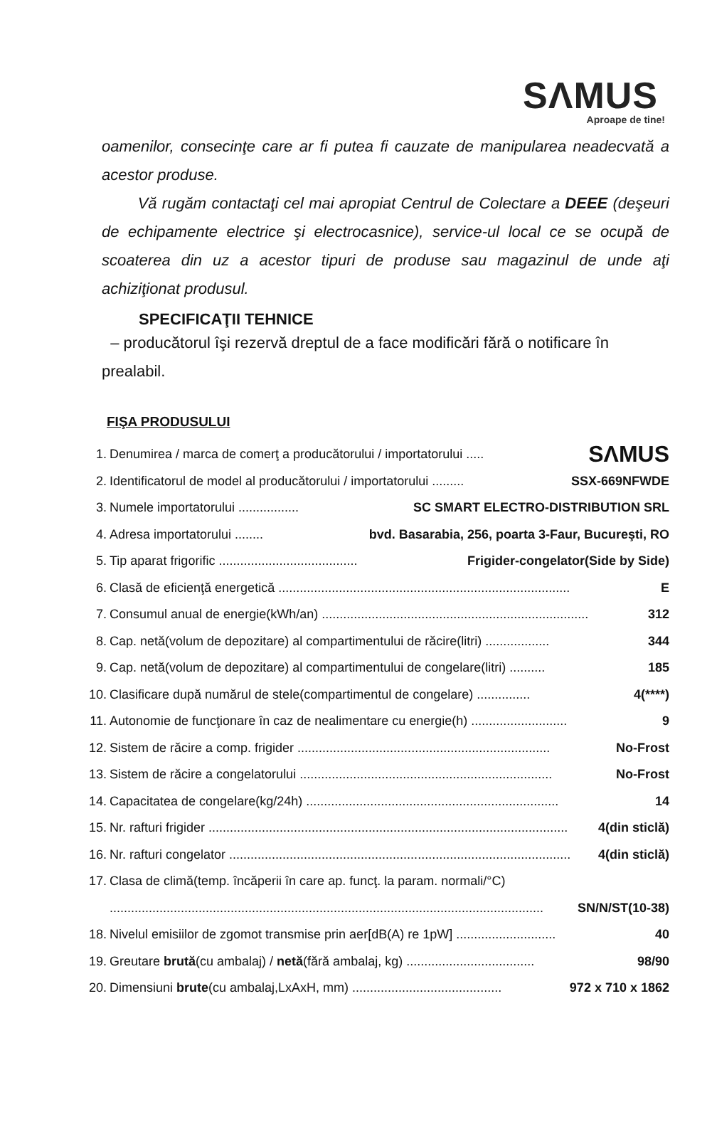SΛMUS
Aproape de tine!
oamenilor, consecinţe care ar fi putea fi cauzate de manipularea neadecvată a acestor produse.
Vă rugăm contactaţi cel mai apropiat Centrul de Colectare a DEEE (deşeuri de echipamente electrice şi electrocasnice), service-ul local ce se ocupă de scoaterea din uz a acestor tipuri de produse sau magazinul de unde aţi achiziţionat produsul.
SPECIFICAŢII TEHNICE
– producătorul îşi rezervă dreptul de a face modificări fără o notificare în prealabil.
FIŞA PRODUSULUI
1. Denumirea / marca de comerţ a producătorului / importatorului ..... SΛMUS
2. Identificatorul de model al producătorului / importatorului ......... SSX-669NFWDE
3. Numele importatorului ................. SC SMART ELECTRO-DISTRIBUTION SRL
4. Adresa importatorului ........ bvd. Basarabia, 256, poarta 3-Faur, Bucureşti, RO
5. Tip aparat frigorific ....................................... Frigider-congelator(Side by Side)
6. Clasă de eficienţă energetică .................................................................................. E
7. Consumul anual de energie(kWh/an) ........................................................................... 312
8. Cap. netă(volum de depozitare) al compartimentului de răcire(litri) .................. 344
9. Cap. netă(volum de depozitare) al compartimentului de congelare(litri) .......... 185
10. Clasificare după numărul de stele(compartimentul de congelare) ............... 4(****)
11. Autonomie de funcţionare în caz de nealimentare cu energie(h) ........................... 9
12. Sistem de răcire a comp. frigider ....................................................................... No-Frost
13. Sistem de răcire a congelatorului ....................................................................... No-Frost
14. Capacitatea de congelare(kg/24h) ....................................................................... 14
15. Nr. rafturi frigider ..................................................................................................... 4(din sticlă)
16. Nr. rafturi congelator ................................................................................................ 4(din sticlă)
17. Clasa de climă(temp. încăperii în care ap. funcţ. la param. normali/°C)
.......................................................................................................................... SN/N/ST(10-38)
18. Nivelul emisiilor de zgomot transmise prin aer[dB(A) re 1pW] ............................ 40
19. Greutare brută(cu ambalaj) / netă(fără ambalaj, kg) .................................... 98/90
20. Dimensiuni brute(cu ambalaj,LxAxH, mm) .......................................... 972 x 710 x 1862